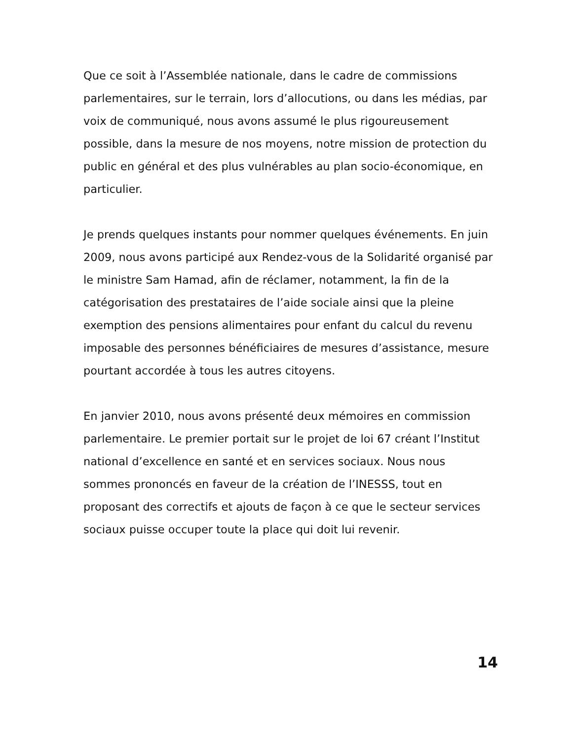Que ce soit à l’Assemblée nationale, dans le cadre de commissions parlementaires, sur le terrain, lors d’allocutions, ou dans les médias, par voix de communiqué, nous avons assumé le plus rigoureusement possible, dans la mesure de nos moyens, notre mission de protection du public en général et des plus vulnérables au plan socio-économique, en particulier.
Je prends quelques instants pour nommer quelques événements. En juin 2009, nous avons participé aux Rendez-vous de la Solidarité organisé par le ministre Sam Hamad, afin de réclamer, notamment, la fin de la catégorisation des prestataires de l’aide sociale ainsi que la pleine exemption des pensions alimentaires pour enfant du calcul du revenu imposable des personnes bénéficiaires de mesures d’assistance, mesure pourtant accordée à tous les autres citoyens.
En janvier 2010, nous avons présenté deux mémoires en commission parlementaire. Le premier portait sur le projet de loi 67 créant l’Institut national d’excellence en santé et en services sociaux. Nous nous sommes prononcés en faveur de la création de l’INESSS, tout en proposant des correctifs et ajouts de façon à ce que le secteur services sociaux puisse occuper toute la place qui doit lui revenir.
14